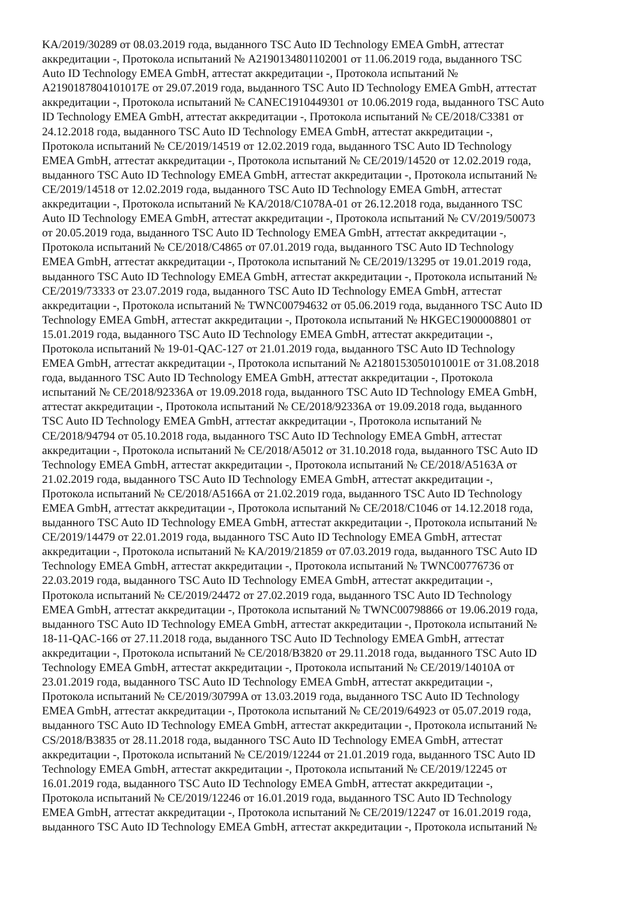KA/2019/30289 от 08.03.2019 года, выданного TSC Auto ID Technology EMEA GmbH, аттестат
аккредитации -, Протокола испытаний № A2190134801102001 от 11.06.2019 года, выданного TSC
Auto ID Technology EMEA GmbH, аттестат аккредитации -, Протокола испытаний №
A2190187804101017E от 29.07.2019 года, выданного TSC Auto ID Technology EMEA GmbH, аттестат
аккредитации -, Протокола испытаний № CANEC1910449301 от 10.06.2019 года, выданного TSC Auto
ID Technology EMEA GmbH, аттестат аккредитации -, Протокола испытаний № CE/2018/C3381 от
24.12.2018 года, выданного TSC Auto ID Technology EMEA GmbH, аттестат аккредитации -,
Протокола испытаний № CE/2019/14519 от 12.02.2019 года, выданного TSC Auto ID Technology
EMEA GmbH, аттестат аккредитации -, Протокола испытаний № CE/2019/14520 от 12.02.2019 года,
выданного TSC Auto ID Technology EMEA GmbH, аттестат аккредитации -, Протокола испытаний №
CE/2019/14518 от 12.02.2019 года, выданного TSC Auto ID Technology EMEA GmbH, аттестат
аккредитации -, Протокола испытаний № KA/2018/C1078A-01 от 26.12.2018 года, выданного TSC
Auto ID Technology EMEA GmbH, аттестат аккредитации -, Протокола испытаний № CV/2019/50073
от 20.05.2019 года, выданного TSC Auto ID Technology EMEA GmbH, аттестат аккредитации -,
Протокола испытаний № CE/2018/C4865 от 07.01.2019 года, выданного TSC Auto ID Technology
EMEA GmbH, аттестат аккредитации -, Протокола испытаний № CE/2019/13295 от 19.01.2019 года,
выданного TSC Auto ID Technology EMEA GmbH, аттестат аккредитации -, Протокола испытаний №
CE/2019/73333 от 23.07.2019 года, выданного TSC Auto ID Technology EMEA GmbH, аттестат
аккредитации -, Протокола испытаний № TWNC00794632 от 05.06.2019 года, выданного TSC Auto ID
Technology EMEA GmbH, аттестат аккредитации -, Протокола испытаний № HKGEC1900008801 от
15.01.2019 года, выданного TSC Auto ID Technology EMEA GmbH, аттестат аккредитации -,
Протокола испытаний № 19-01-QAC-127 от 21.01.2019 года, выданного TSC Auto ID Technology
EMEA GmbH, аттестат аккредитации -, Протокола испытаний № A2180153050101001E от 31.08.2018
года, выданного TSC Auto ID Technology EMEA GmbH, аттестат аккредитации -, Протокола
испытаний № CE/2018/92336A от 19.09.2018 года, выданного TSC Auto ID Technology EMEA GmbH,
аттестат аккредитации -, Протокола испытаний № CE/2018/92336A от 19.09.2018 года, выданного
TSC Auto ID Technology EMEA GmbH, аттестат аккредитации -, Протокола испытаний №
CE/2018/94794 от 05.10.2018 года, выданного TSC Auto ID Technology EMEA GmbH, аттестат
аккредитации -, Протокола испытаний № CE/2018/A5012 от 31.10.2018 года, выданного TSC Auto ID
Technology EMEA GmbH, аттестат аккредитации -, Протокола испытаний № CE/2018/A5163A от
21.02.2019 года, выданного TSC Auto ID Technology EMEA GmbH, аттестат аккредитации -,
Протокола испытаний № CE/2018/A5166A от 21.02.2019 года, выданного TSC Auto ID Technology
EMEA GmbH, аттестат аккредитации -, Протокола испытаний № CE/2018/C1046 от 14.12.2018 года,
выданного TSC Auto ID Technology EMEA GmbH, аттестат аккредитации -, Протокола испытаний №
CE/2019/14479 от 22.01.2019 года, выданного TSC Auto ID Technology EMEA GmbH, аттестат
аккредитации -, Протокола испытаний № KA/2019/21859 от 07.03.2019 года, выданного TSC Auto ID
Technology EMEA GmbH, аттестат аккредитации -, Протокола испытаний № TWNC00776736 от
22.03.2019 года, выданного TSC Auto ID Technology EMEA GmbH, аттестат аккредитации -,
Протокола испытаний № CE/2019/24472 от 27.02.2019 года, выданного TSC Auto ID Technology
EMEA GmbH, аттестат аккредитации -, Протокола испытаний № TWNC00798866 от 19.06.2019 года,
выданного TSC Auto ID Technology EMEA GmbH, аттестат аккредитации -, Протокола испытаний №
18-11-QAC-166 от 27.11.2018 года, выданного TSC Auto ID Technology EMEA GmbH, аттестат
аккредитации -, Протокола испытаний № CE/2018/B3820 от 29.11.2018 года, выданного TSC Auto ID
Technology EMEA GmbH, аттестат аккредитации -, Протокола испытаний № CE/2019/14010A от
23.01.2019 года, выданного TSC Auto ID Technology EMEA GmbH, аттестат аккредитации -,
Протокола испытаний № CE/2019/30799A от 13.03.2019 года, выданного TSC Auto ID Technology
EMEA GmbH, аттестат аккредитации -, Протокола испытаний № CE/2019/64923 от 05.07.2019 года,
выданного TSC Auto ID Technology EMEA GmbH, аттестат аккредитации -, Протокола испытаний №
CS/2018/B3835 от 28.11.2018 года, выданного TSC Auto ID Technology EMEA GmbH, аттестат
аккредитации -, Протокола испытаний № CE/2019/12244 от 21.01.2019 года, выданного TSC Auto ID
Technology EMEA GmbH, аттестат аккредитации -, Протокола испытаний № CE/2019/12245 от
16.01.2019 года, выданного TSC Auto ID Technology EMEA GmbH, аттестат аккредитации -,
Протокола испытаний № CE/2019/12246 от 16.01.2019 года, выданного TSC Auto ID Technology
EMEA GmbH, аттестат аккредитации -, Протокола испытаний № CE/2019/12247 от 16.01.2019 года,
выданного TSC Auto ID Technology EMEA GmbH, аттестат аккредитации -, Протокола испытаний №